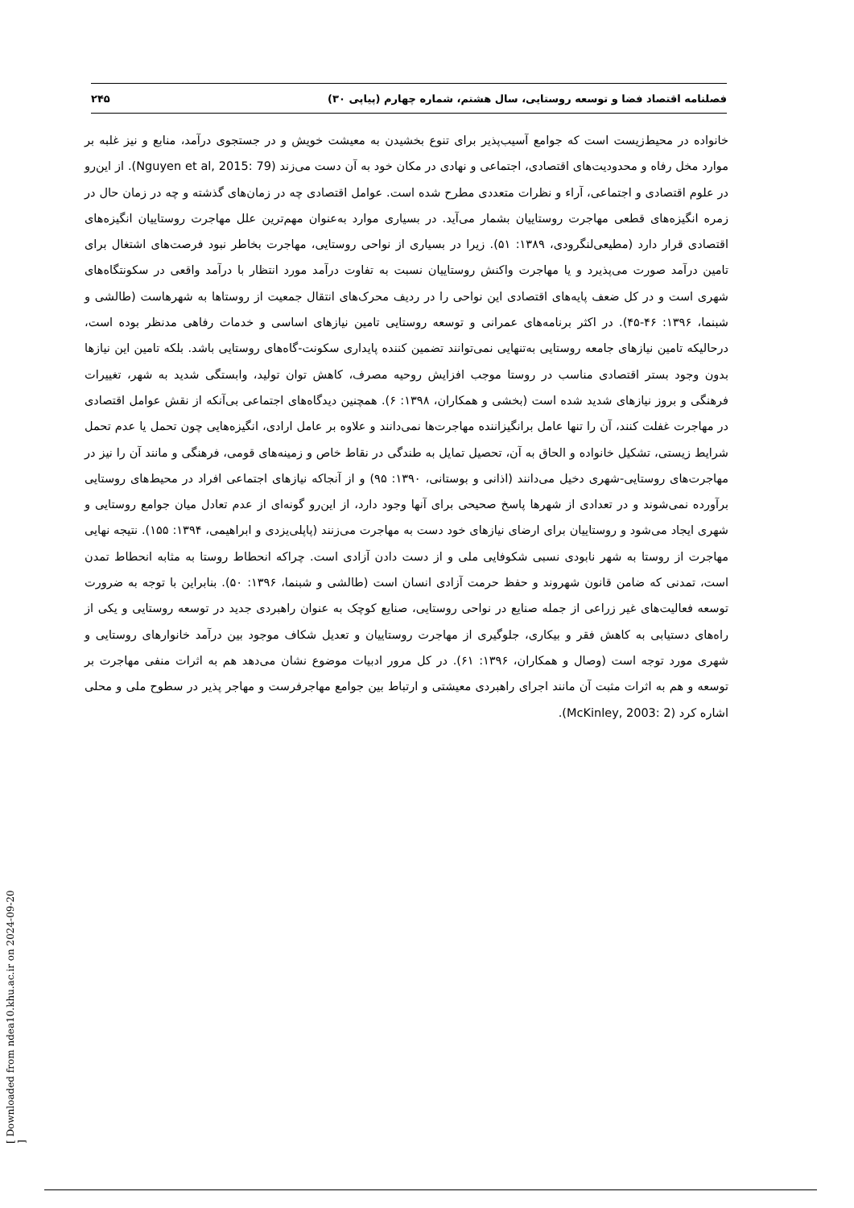فصلنامه اقتصاد فضا و توسعه روستایی، سال هشتم، شماره چهارم (پیاپی ۳۰) ۲۴۵
خانواده در محیط‌زیست است که جوامع آسیب‌پذیر برای تنوع بخشیدن به معیشت خویش و در جستجوی درآمد، منابع و نیز غلبه بر موارد مخل رفاه و محدودیت‌های اقتصادی، اجتماعی و نهادی در مکان خود به آن دست می‌زند (Nguyen et al, 2015: 79). از این‌رو در علوم اقتصادی و اجتماعی، آراء و نظرات متعددی مطرح شده است. عوامل اقتصادی چه در زمان‌های گذشته و چه در زمان حال در زمره انگیزه‌های قطعی مهاجرت روستاییان بشمار می‌آید. در بسیاری موارد به‌عنوان مهم‌ترین علل مهاجرت روستاییان انگیزه‌های اقتصادی قرار دارد (مطیعی‌لنگرودی، ۱۳۸۹: ۵۱). زیرا در بسیاری از نواحی روستایی، مهاجرت بخاطر نبود فرصت‌های اشتغال برای تامین درآمد صورت می‌پذیرد و یا مهاجرت واکنش روستاییان نسبت به تفاوت درآمد مورد انتظار با درآمد واقعی در سکونتگاه‌های شهری است و در کل ضعف پایه‌های اقتصادی این نواحی را در ردیف محرک‌های انتقال جمعیت از روستاها به شهرهاست (طالشی و شبنما، ۱۳۹۶: ۴۶-۴۵). در اکثر برنامه‌های عمرانی و توسعه روستایی تامین نیازهای اساسی و خدمات رفاهی مدنظر بوده است، درحالیکه تامین نیازهای جامعه روستایی به‌تنهایی نمی‌توانند تضمین کننده پایداری سکونت-گاه‌های روستایی باشد. بلکه تامین این نیازها بدون وجود بستر اقتصادی مناسب در روستا موجب افزایش روحیه مصرف، کاهش توان تولید، وابستگی شدید به شهر، تغییرات فرهنگی و بروز نیازهای شدید شده است (بخشی و همکاران، ۱۳۹۸: ۶). همچنین دیدگاه‌های اجتماعی بی‌آنکه از نقش عوامل اقتصادی در مهاجرت غفلت کنند، آن را تنها عامل برانگیزاننده مهاجرت‌ها نمی‌دانند و علاوه بر عامل ارادی، انگیزه‌هایی چون تحمل یا عدم تحمل شرایط زیستی، تشکیل خانواده و الحاق به آن، تحصیل تمایل به طندگی در نقاط خاص و زمینه‌های قومی، فرهنگی و مانند آن را نیز در مهاجرت‌های روستایی-شهری دخیل می‌دانند (اذانی و بوستانی، ۱۳۹۰: ۹۵) و از آنجاکه نیازهای اجتماعی افراد در محیط‌های روستایی برآورده نمی‌شوند و در تعدادی از شهرها پاسخ صحیحی برای آنها وجود دارد، از این‌رو گونه‌ای از عدم تعادل میان جوامع روستایی و شهری ایجاد می‌شود و روستاییان برای ارضای نیازهای خود دست به مهاجرت می‌زنند (پاپلی‌یزدی و ابراهیمی، ۱۳۹۴: ۱۵۵). نتیجه نهایی مهاجرت از روستا به شهر نابودی نسبی شکوفایی ملی و از دست دادن آزادی است. چراکه انحطاط روستا به مثابه انحطاط تمدن است، تمدنی که ضامن قانون شهروند و حفظ حرمت آزادی انسان است (طالشی و شبنما، ۱۳۹۶: ۵۰). بنابراین با توجه به ضرورت توسعه فعالیت‌های غیر زراعی از جمله صنایع در نواحی روستایی، صنایع کوچک به عنوان راهبردی جدید در توسعه روستایی و یکی از راه‌های دستیابی به کاهش فقر و بیکاری، جلوگیری از مهاجرت روستاییان و تعدیل شکاف موجود بین درآمد خانوارهای روستایی و شهری مورد توجه است (وصال و همکاران، ۱۳۹۶: ۶۱). در کل مرور ادبیات موضوع نشان می‌دهد هم به اثرات منفی مهاجرت بر توسعه و هم به اثرات مثبت آن مانند اجرای راهبردی معیشتی و ارتباط بین جوامع مهاجرفرست و مهاجر پذیر در سطوح ملی و محلی اشاره کرد (McKinley, 2003: 2).
[ Downloaded from ndea10.khu.ac.ir on 2024-09-20 ]